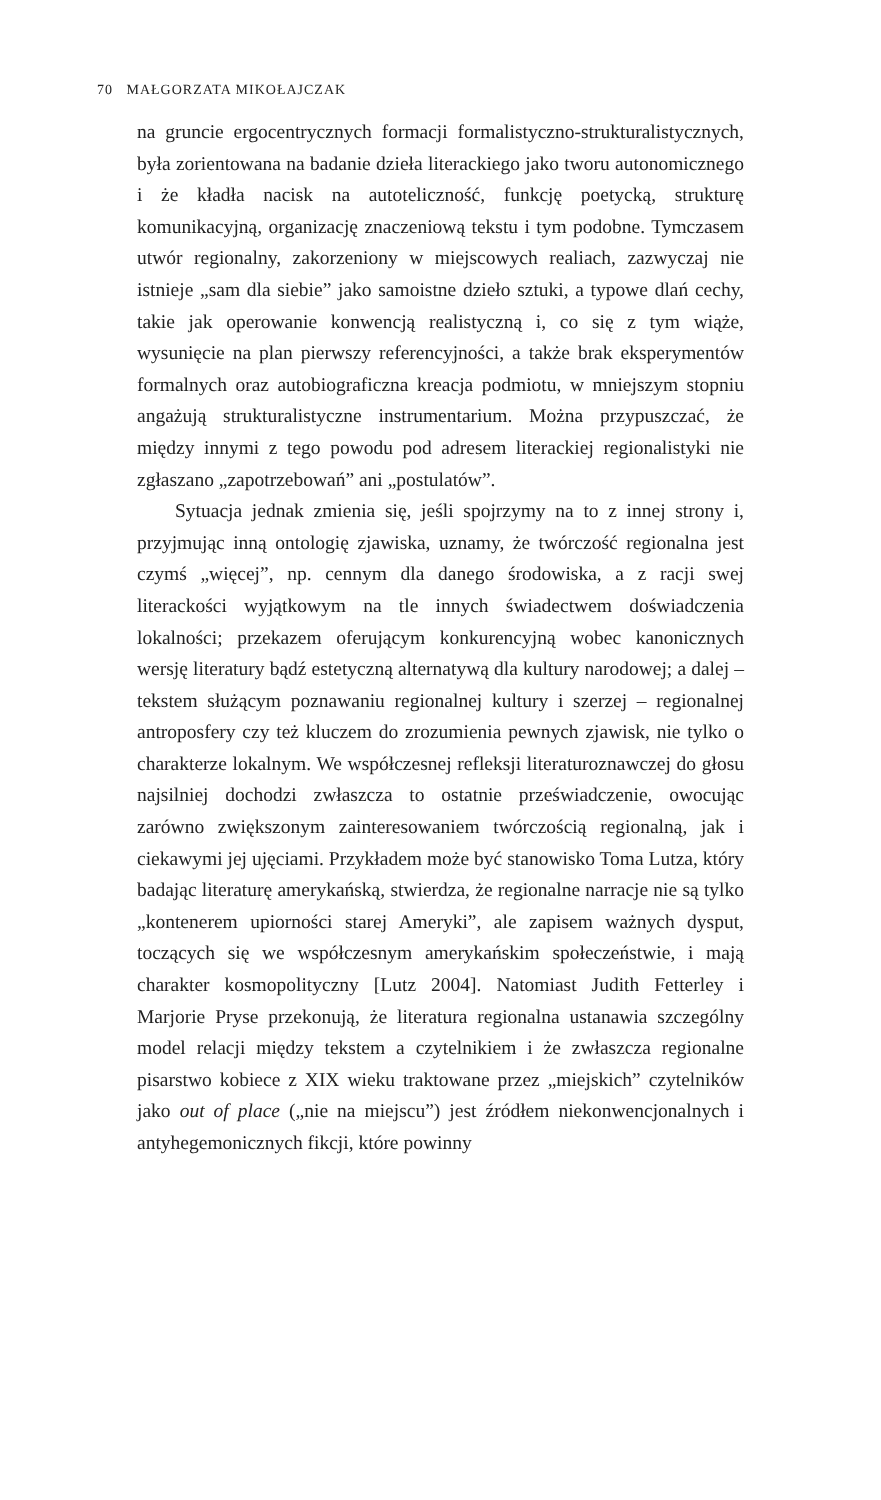70 MAŁGORZATA MIKOŁAJCZAK
na gruncie ergocentrycznych formacji formalistyczno-strukturalistycznych, była zorientowana na badanie dzieła literackiego jako tworu autonomicznego i że kładła nacisk na autoteliczność, funkcję poetycką, strukturę komunikacyjną, organizację znaczeniową tekstu i tym podobne. Tymczasem utwór regionalny, zakorzeniony w miejscowych realiach, zazwyczaj nie istnieje „sam dla siebie” jako samoistne dzieło sztuki, a typowe dlań cechy, takie jak operowanie konwencją realistyczną i, co się z tym wiąże, wysunięcie na plan pierwszy referencyjności, a także brak eksperymentów formalnych oraz autobiograficzna kreacja podmiotu, w mniejszym stopniu angażują strukturalistyczne instrumentarium. Można przypuszczać, że między innymi z tego powodu pod adresem literackiej regionalistyki nie zgłaszano „zapotrzebowań” ani „postulatów”.
Sytuacja jednak zmienia się, jeśli spojrzymy na to z innej strony i, przyjmując inną ontologię zjawiska, uznamy, że twórczość regionalna jest czymś „więcej”, np. cennym dla danego środowiska, a z racji swej literackości wyjątkowym na tle innych świadectwem doświadczenia lokalności; przekazem oferującym konkurencyjną wobec kanonicznych wersję literatury bądź estetyczną alternatywą dla kultury narodowej; a dalej – tekstem służącym poznawaniu regionalnej kultury i szerzej – regionalnej antroposfery czy też kluczem do zrozumienia pewnych zjawisk, nie tylko o charakterze lokalnym. We współczesnej refleksji literaturoznawczej do głosu najsilniej dochodzi zwłaszcza to ostatnie przeświadczenie, owocując zarówno zwiększonym zainteresowaniem twórczością regionalną, jak i ciekawymi jej ujęciami. Przykładem może być stanowisko Toma Lutza, który badając literaturę amerykańską, stwierdza, że regionalne narracje nie są tylko „kontenerem upiorności starej Ameryki”, ale zapisem ważnych dysput, toczących się we współczesnym amerykańskim społeczeństwie, i mają charakter kosmopolityczny [Lutz 2004]. Natomiast Judith Fetterley i Marjorie Pryse przekonują, że literatura regionalna ustanawia szczególny model relacji między tekstem a czytelnikiem i że zwłaszcza regionalne pisarstwo kobiece z XIX wieku traktowane przez „miejskich” czytelników jako out of place („nie na miejscu”) jest źródłem niekonwencjonalnych i antyhegemonicznych fikcji, które powinny